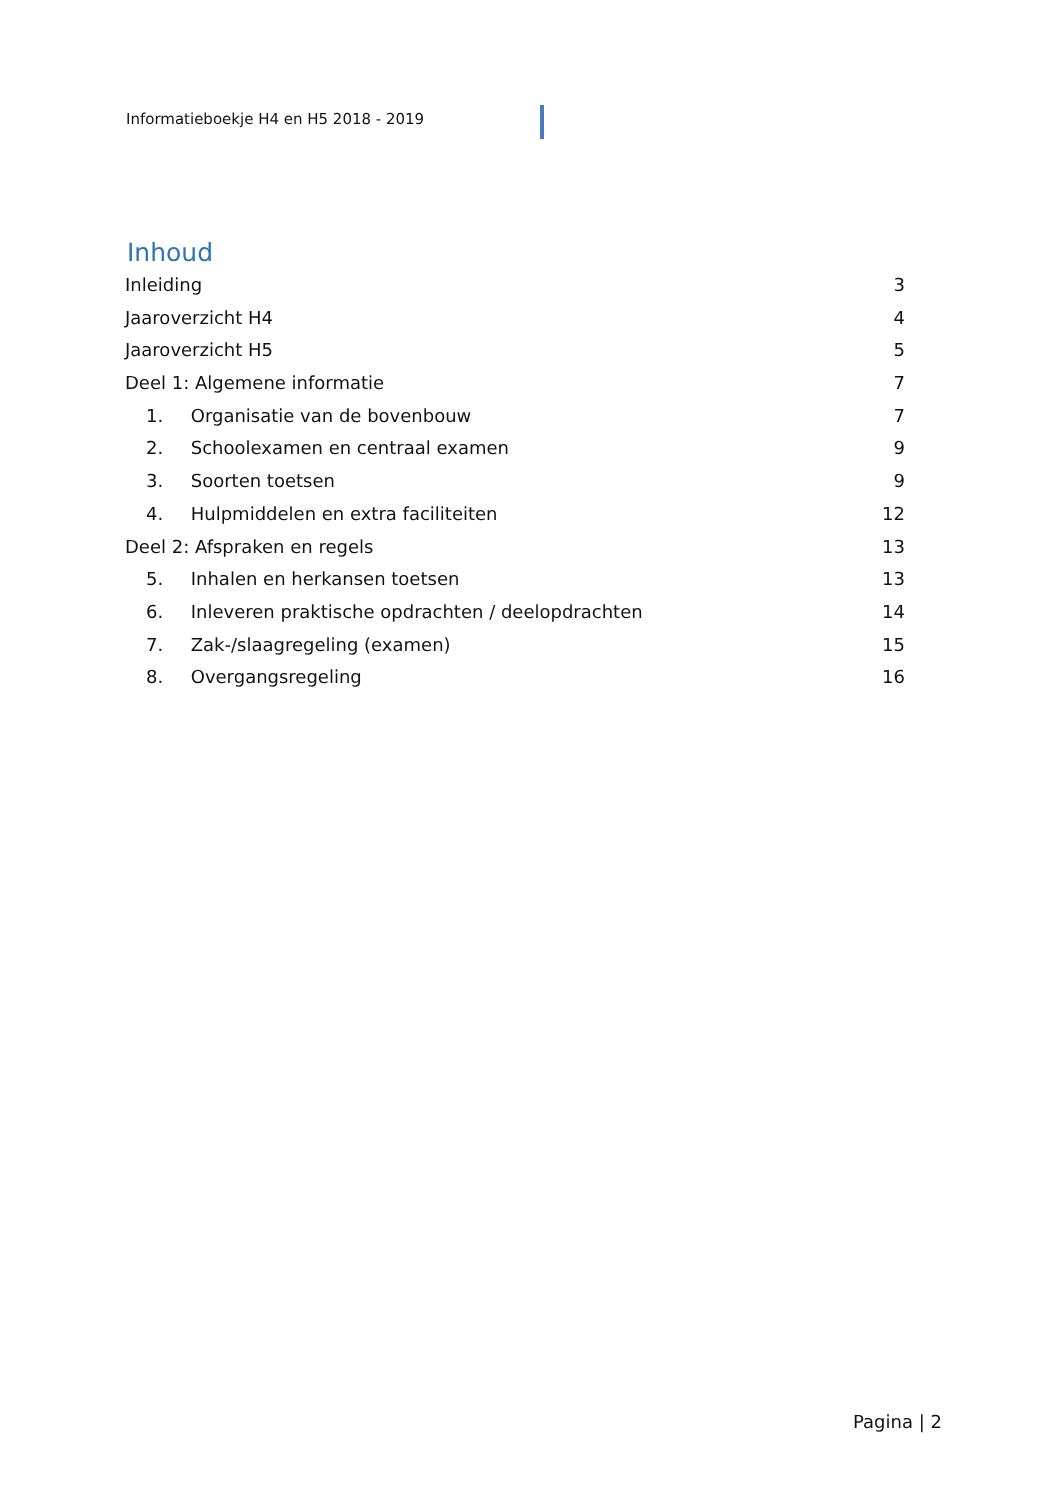Informatieboekje H4 en H5 2018 - 2019
Inhoud
Inleiding 3
Jaaroverzicht H4 4
Jaaroverzicht H5 5
Deel 1: Algemene informatie 7
1. Organisatie van de bovenbouw 7
2. Schoolexamen en centraal examen 9
3. Soorten toetsen 9
4. Hulpmiddelen en extra faciliteiten 12
Deel 2: Afspraken en regels 13
5. Inhalen en herkansen toetsen 13
6. Inleveren praktische opdrachten / deelopdrachten 14
7. Zak-/slaagregeling (examen) 15
8. Overgangsregeling 16
Pagina | 2